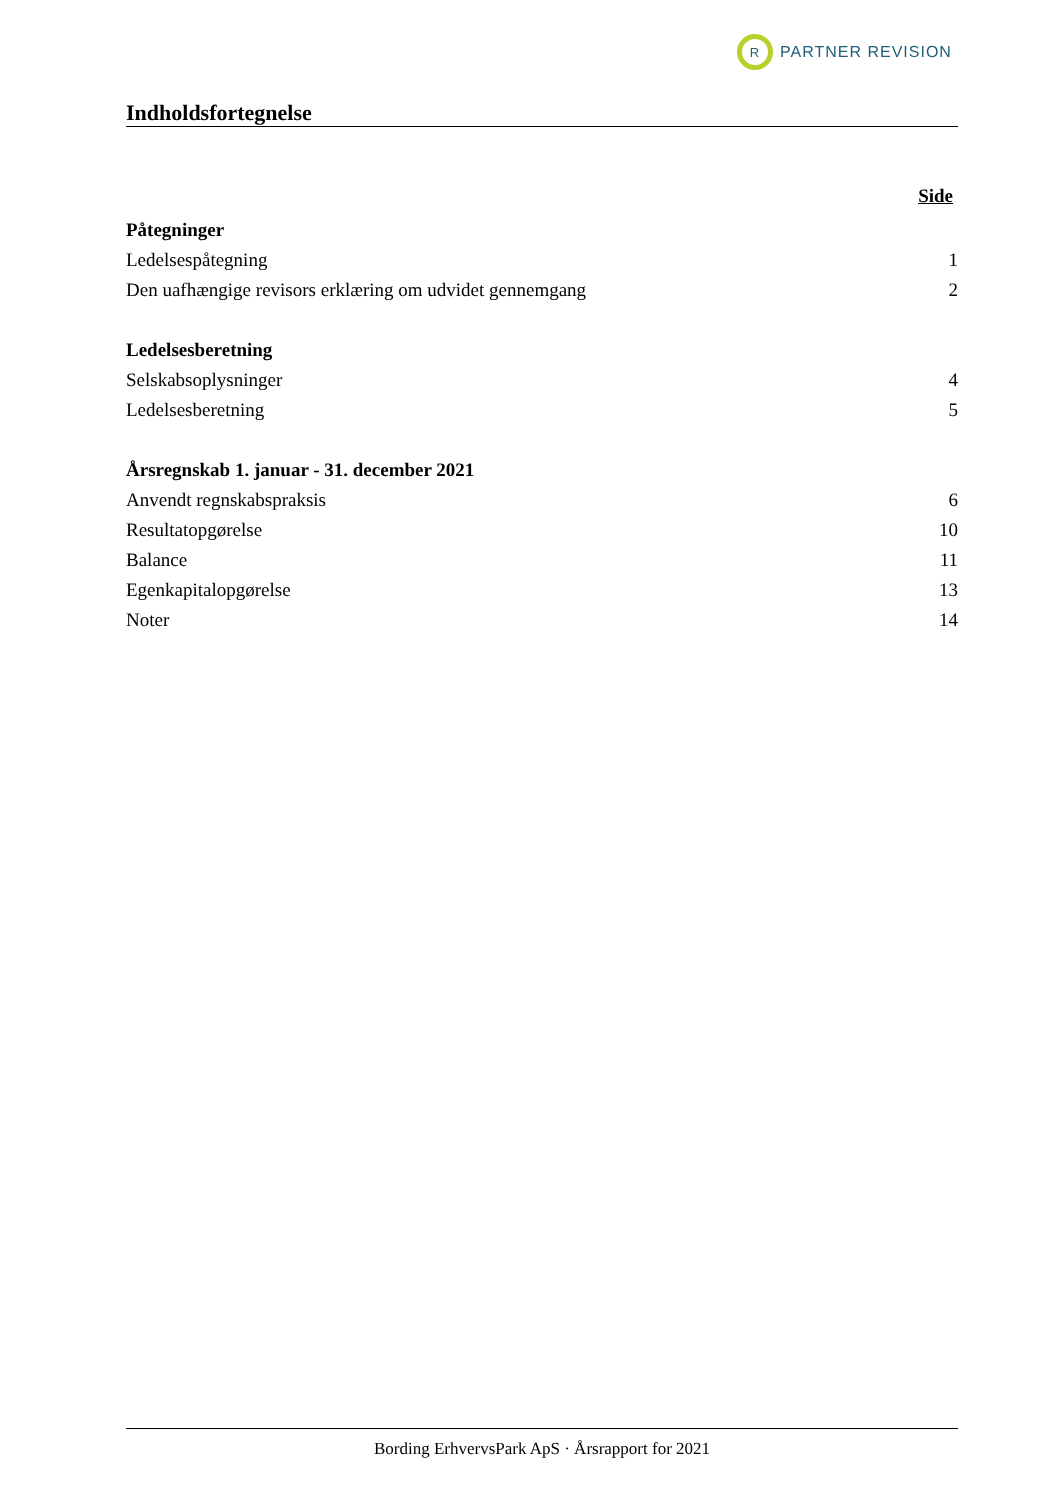R
PARTNER REVISION
Indholdsfortegnelse
Side
Påtegninger
Ledelsespåtegning 1
Den uafhængige revisors erklæring om udvidet gennemgang 2
Ledelsesberetning
Selskabsoplysninger 4
Ledelsesberetning 5
Årsregnskab 1. januar - 31. december 2021
Anvendt regnskabspraksis 6
Resultatopgørelse 10
Balance 11
Egenkapitalopgørelse 13
Noter 14
Bording ErhvervsPark ApS · Årsrapport for 2021